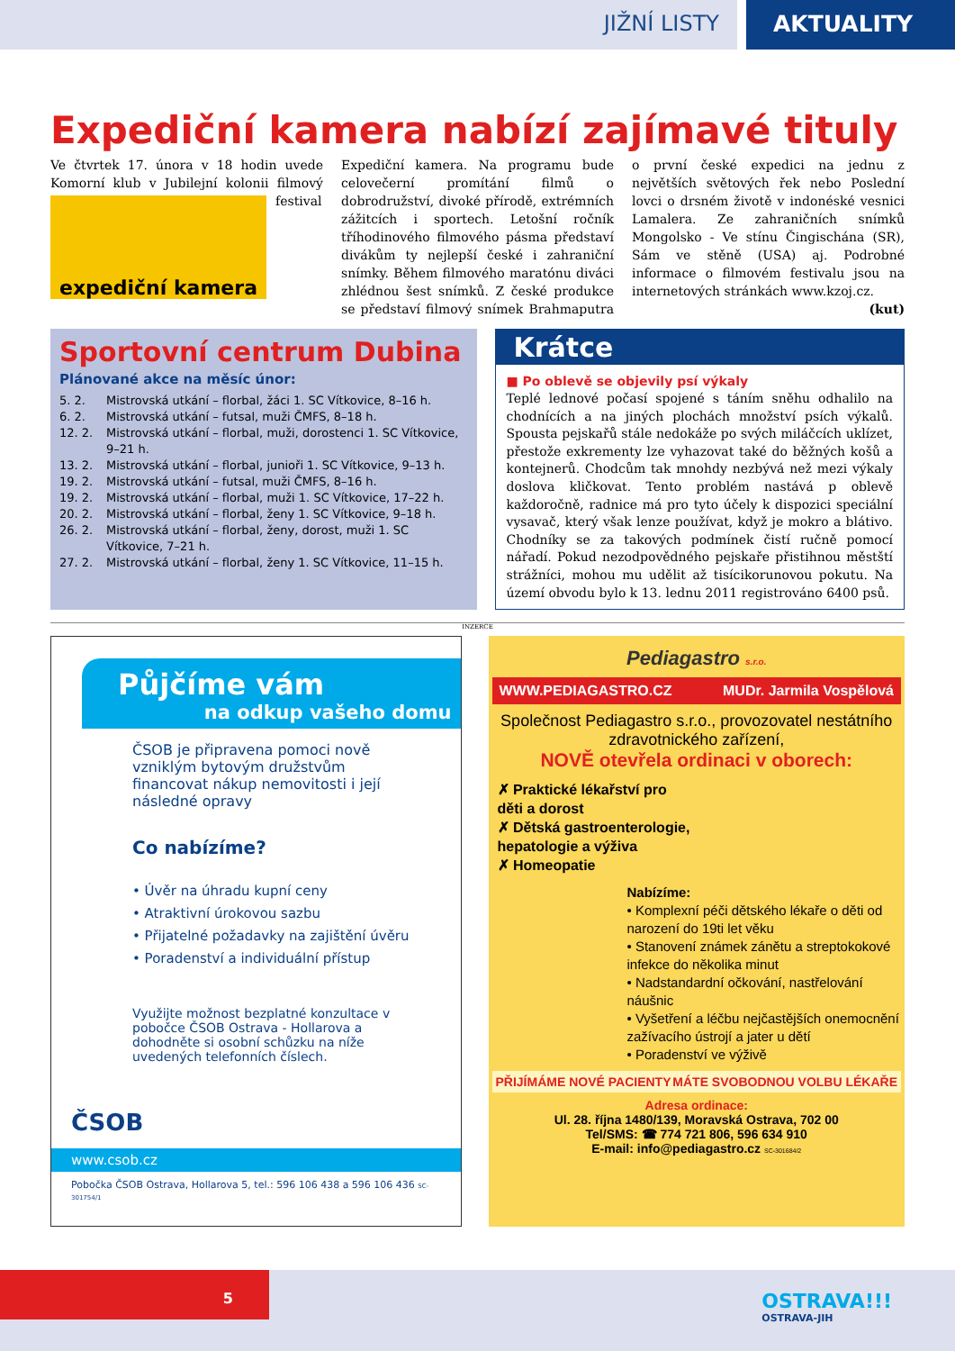JIŽNÍ LISTY AKTUALITY
Expediční kamera nabízí zajímavé tituly
Ve čtvrtek 17. února v 18 hodin uvede Komorní klub v Jubilejní kolonii filmový
expediční kamera
festival Expediční kamera. Na programu bude celovečerní promítání filmů o dobrodružství, divoké přírodě, extrémních zážitcích i sportech. Letošní ročník tříhodinového filmového pásma představí divákům ty nejlepší české i zahraniční snímky. Během filmového maratónu diváci zhlédnou šest snímků. Z české produkce se představí filmový snímek Brahmaputra o první české expedici na jednu z největších světových řek nebo Poslední lovci o drsném životě v indonéské vesnici Lamalera. Ze zahraničních snímků Mongolsko - Ve stínu Čingischána (SR), Sám ve stěně (USA) aj. Podrobné informace o filmovém festivalu jsou na internetových stránkách www.kzoj.cz. (kut)
Sportovní centrum Dubina
Plánované akce na měsíc únor:
5. 2. Mistrovská utkání – florbal, žáci 1. SC Vítkovice, 8–16 h.
6. 2. Mistrovská utkání – futsal, muži ČMFS, 8–18 h.
12. 2. Mistrovská utkání – florbal, muži, dorostenci 1. SC Vítkovice, 9–21 h.
13. 2. Mistrovská utkání – florbal, junioři 1. SC Vítkovice, 9–13 h.
19. 2. Mistrovská utkání – futsal, muži ČMFS, 8–16 h.
19. 2. Mistrovská utkání – florbal, muži 1. SC Vítkovice, 17–22 h.
20. 2. Mistrovská utkání – florbal, ženy 1. SC Vítkovice, 9–18 h.
26. 2. Mistrovská utkání – florbal, ženy, dorost, muži 1. SC Vítkovice, 7–21 h.
27. 2. Mistrovská utkání – florbal, ženy 1. SC Vítkovice, 11–15 h.
Krátce
■ Po oblevě se objevily psí výkaly
Teplé lednové počasí spojené s táním sněhu odhalilo na chodnících a na jiných plochách množství psích výkalů. Spousta pejskařů stále nedokáže po svých miláčcích uklízet, přestože exkrementy lze vyhazovat také do běžných košů a kontejnerů. Chodcům tak mnohdy nezbývá než mezi výkaly doslova kličkovat. Tento problém nastává p oblevě každoročně, radnice má pro tyto účely k dispozici speciální vysavač, který však lenze používat, když je mokro a blátivo. Chodníky se za takových podmínek čistí ručně pomocí nářadí. Pokud nezodpovědného pejskaře přistihnou městští strážníci, mohou mu udělit až tisícikorunovou pokutu. Na území obvodu bylo k 13. lednu 2011 registrováno 6400 psů.
INZERCE
Půjčíme vám
na odkup vašeho domu
ČSOB je připravena pomoci nově vzniklým bytovým družstvům financovat nákup nemovitosti i její následné opravy
Co nabízíme?
• Úvěr na úhradu kupní ceny
• Atraktivní úrokovou sazbu
• Přijatelné požadavky na zajištění úvěru
• Poradenství a individuální přístup
Využijte možnost bezplatné konzultace v pobočce ČSOB Ostrava - Hollarova a dohodněte si osobní schůzku na níže uvedených telefonních číslech.
ČSOB
www.csob.cz
Pobočka ČSOB Ostrava, Hollarova 5, tel.: 596 106 438 a 596 106 436 SC-301754/1
Pediagastro s.r.o.
WWW.PEDIAGASTRO.CZ MUDr. Jarmila Vospělová
Společnost Pediagastro s.r.o., provozovatel nestátního zdravotnického zařízení,
NOVĚ otevřela ordinaci v oborech:
✗ Praktické lékařství pro děti a dorost
✗ Dětská gastroenterologie, hepatologie a výživa
✗ Homeopatie
Nabízíme:
• Komplexní péči dětského lékaře o děti od narození do 19ti let věku
• Stanovení známek zánětu a streptokokové infekce do několika minut
• Nadstandardní očkování, nastřelování náušnic
• Vyšetření a léčbu nejčastějších onemocnění zažívacího ústrojí a jater u dětí
• Poradenství ve výživě
PŘIJÍMÁME NOVÉ PACIENTY MÁTE SVOBODNOU VOLBU LÉKAŘE
Adresa ordinace:
Ul. 28. října 1480/139, Moravská Ostrava, 702 00
Tel/SMS: ☎ 774 721 806, 596 634 910
E-mail: info@pediagastro.cz SC-301684/2
5
OSTRAVA!!!
OSTRAVA-JIH